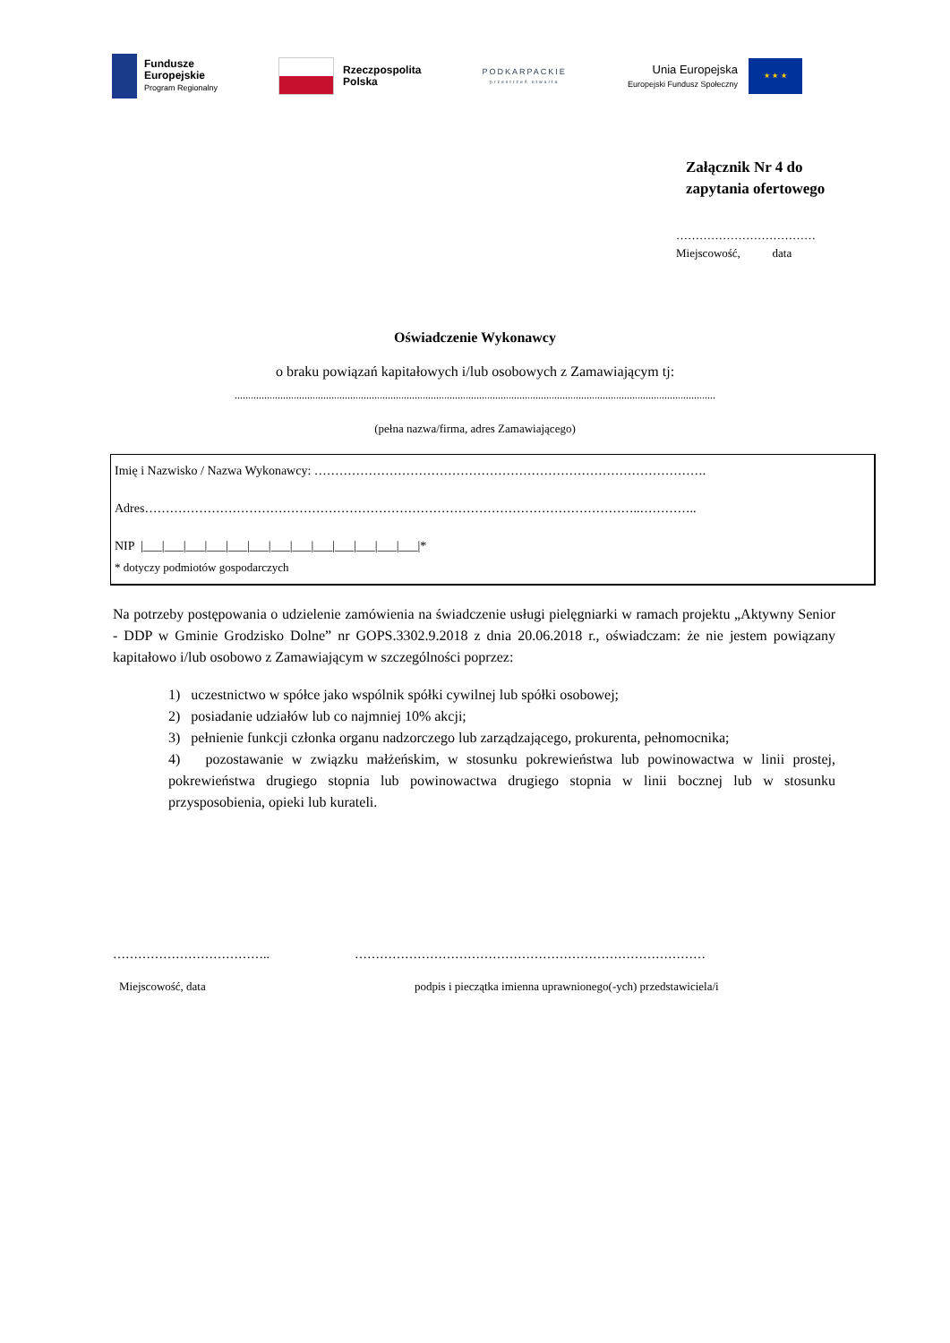Fundusze
Europejskie
Program Regionalny
Rzeczpospolita
Polska
PODKARPACKIE
przestrzeń otwarta
Unia Europejska
Europejski Fundusz Społeczny
★ ★ ★
Załącznik Nr 4 do
zapytania ofertowego
………………………………
Miejscowość, data
Oświadczenie Wykonawcy
o braku powiązań kapitałowych i/lub osobowych z Zamawiającym tj:
...................................................................................................................................................................................
(pełna nazwa/firma, adres Zamawiającego)
Imię i Nazwisko / Nazwa Wykonawcy: ………………………………………………………………………………….
Adres………………………………………………………………………………………………………..…………..
NIP |___|___|___|___|___|___|___|___|___|___|___|___|___|*
* dotyczy podmiotów gospodarczych
Na potrzeby postępowania o udzielenie zamówienia na świadczenie usługi pielęgniarki w ramach projektu „Aktywny Senior - DDP w Gminie Grodzisko Dolne” nr GOPS.3302.9.2018 z dnia 20.06.2018 r., oświadczam: że nie jestem powiązany kapitałowo i/lub osobowo z Zamawiającym w szczególności poprzez:
1) uczestnictwo w spółce jako wspólnik spółki cywilnej lub spółki osobowej;
2) posiadanie udziałów lub co najmniej 10% akcji;
3) pełnienie funkcji członka organu nadzorczego lub zarządzającego, prokurenta, pełnomocnika;
4) pozostawanie w związku małżeńskim, w stosunku pokrewieństwa lub powinowactwa w linii prostej, pokrewieństwa drugiego stopnia lub powinowactwa drugiego stopnia w linii bocznej lub w stosunku przysposobienia, opieki lub kurateli.
……………………………….. …………………………………………………………………………
Miejscowość, data podpis i pieczątka imienna uprawnionego(-ych) przedstawiciela/i